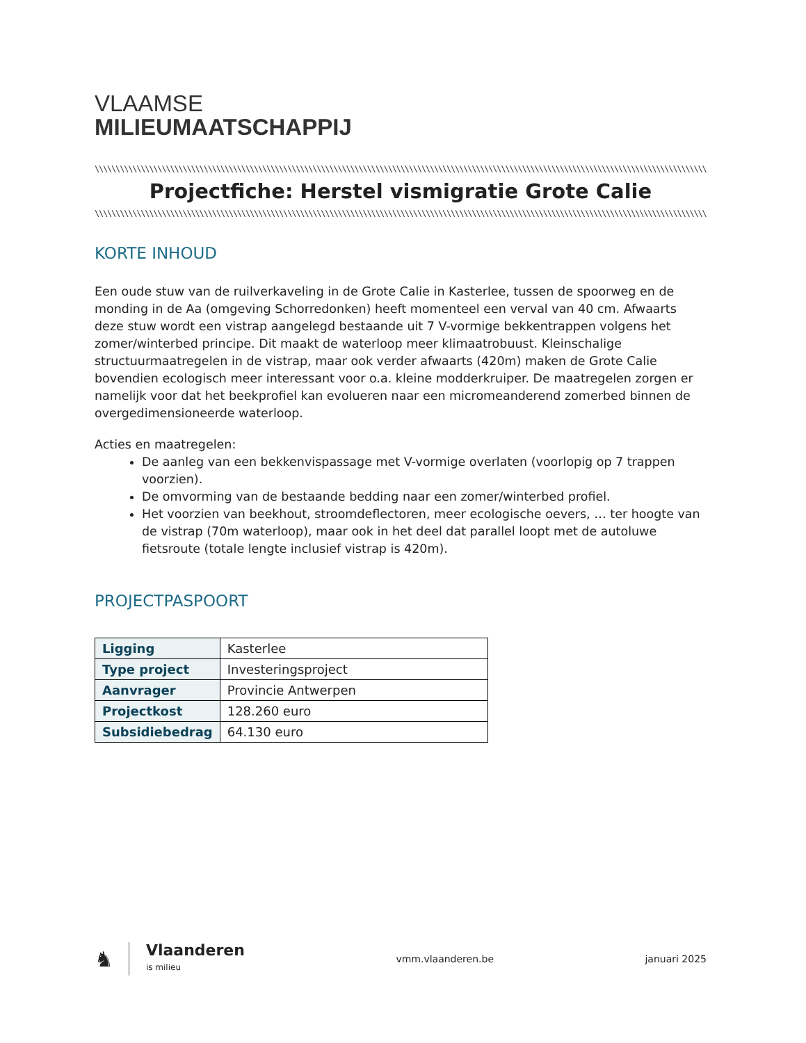VLAAMSE
MILIEUMAATSCHAPPIJ
\\\\\\\\\\\\\\\\\\\\\\\\\\\\\\\\\\\\\\\\\\\\\\\\\\\\\\\\\\\\\\\\\\\\\\\\\\\\\\\\\\\\\\\\\\\\\\\\\\\\\\\\\\\\\\\\\\\\\\\\\\\\\\\\\\\\\\\\\\\\\\\\\\\\\\\\\\\\\\\\\\\\\\
Projectfiche: Herstel vismigratie Grote Calie
\\\\\\\\\\\\\\\\\\\\\\\\\\\\\\\\\\\\\\\\\\\\\\\\\\\\\\\\\\\\\\\\\\\\\\\\\\\\\\\\\\\\\\\\\\\\\\\\\\\\\\\\\\\\\\\\\\\\\\\\\\\\\\\\\\\\\\\\\\\\\\\\\\\\\\\\\\\\\\\\\\\\\\
KORTE INHOUD
Een oude stuw van de ruilverkaveling in de Grote Calie in Kasterlee, tussen de spoorweg en de monding in de Aa (omgeving Schorredonken) heeft momenteel een verval van 40 cm. Afwaarts deze stuw wordt een vistrap aangelegd bestaande uit 7 V-vormige bekkentrappen volgens het zomer/winterbed principe. Dit maakt de waterloop meer klimaatrobuust. Kleinschalige structuurmaatregelen in de vistrap, maar ook verder afwaarts (420m) maken de Grote Calie bovendien ecologisch meer interessant voor o.a. kleine modderkruiper. De maatregelen zorgen er namelijk voor dat het beekprofiel kan evolueren naar een micromeanderend zomerbed binnen de overgedimensioneerde waterloop.
Acties en maatregelen:
De aanleg van een bekkenvispassage met V-vormige overlaten (voorlopig op 7 trappen voorzien).
De omvorming van de bestaande bedding naar een zomer/winterbed profiel.
Het voorzien van beekhout, stroomdeflectoren, meer ecologische oevers, … ter hoogte van de vistrap (70m waterloop), maar ook in het deel dat parallel loopt met de autoluwe fietsroute (totale lengte inclusief vistrap is 420m).
PROJECTPASPOORT
| Ligging | Kasterlee |
| Type project | Investeringsproject |
| Aanvrager | Provincie Antwerpen |
| Projectkost | 128.260 euro |
| Subsidiebedrag | 64.130 euro |
♞
Vlaanderen
is milieu
vmm.vlaanderen.be januari 2025